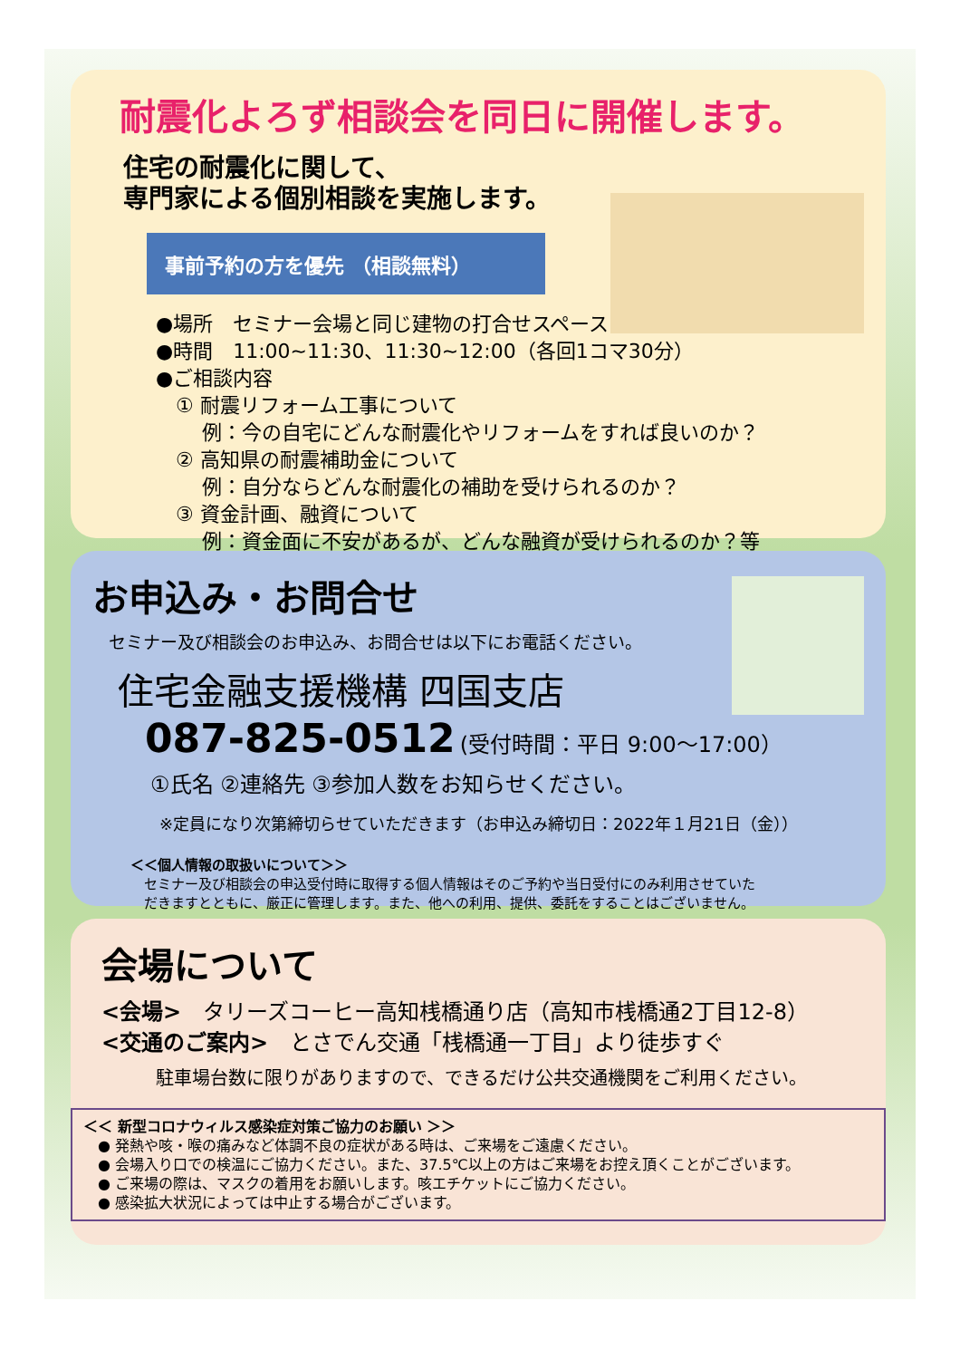耐震化よろず相談会を同日に開催します。
住宅の耐震化に関して、
専門家による個別相談を実施します。
事前予約の方を優先 （相談無料）
●場所　セミナー会場と同じ建物の打合せスペース
●時間　11:00~11:30、11:30~12:00（各回1コマ30分）
●ご相談内容
　① 耐震リフォーム工事について
　　 例：今の自宅にどんな耐震化やリフォームをすれば良いのか？
　② 高知県の耐震補助金について
　　 例：自分ならどんな耐震化の補助を受けられるのか？
　③ 資金計画、融資について
　　 例：資金面に不安があるが、どんな融資が受けられるのか？等
お申込み・お問合せ
セミナー及び相談会のお申込み、お問合せは以下にお電話ください。
住宅金融支援機構 四国支店
087-825-0512 (受付時間：平日 9:00～17:00）
①氏名 ②連絡先 ③参加人数をお知らせください。
※定員になり次第締切らせていただきます（お申込み締切日：2022年１月21日（金））
＜＜個人情報の取扱いについて＞＞
　セミナー及び相談会の申込受付時に取得する個人情報はそのご予約や当日受付にのみ利用させていた
　だきますとともに、厳正に管理します。また、他への利用、提供、委託をすることはございません。
会場について
<会場>　タリーズコーヒー高知桟橋通り店（高知市桟橋通2丁目12-8）
<交通のご案内>　とさでん交通「桟橋通一丁目」より徒歩すぐ
駐車場台数に限りがありますので、できるだけ公共交通機関をご利用ください。
＜＜ 新型コロナウィルス感染症対策ご協力のお願い ＞＞
　● 発熱や咳・喉の痛みなど体調不良の症状がある時は、ご来場をご遠慮ください。
　● 会場入り口での検温にご協力ください。また、37.5℃以上の方はご来場をお控え頂くことがございます。
　● ご来場の際は、マスクの着用をお願いします。咳エチケットにご協力ください。
　● 感染拡大状況によっては中止する場合がございます。